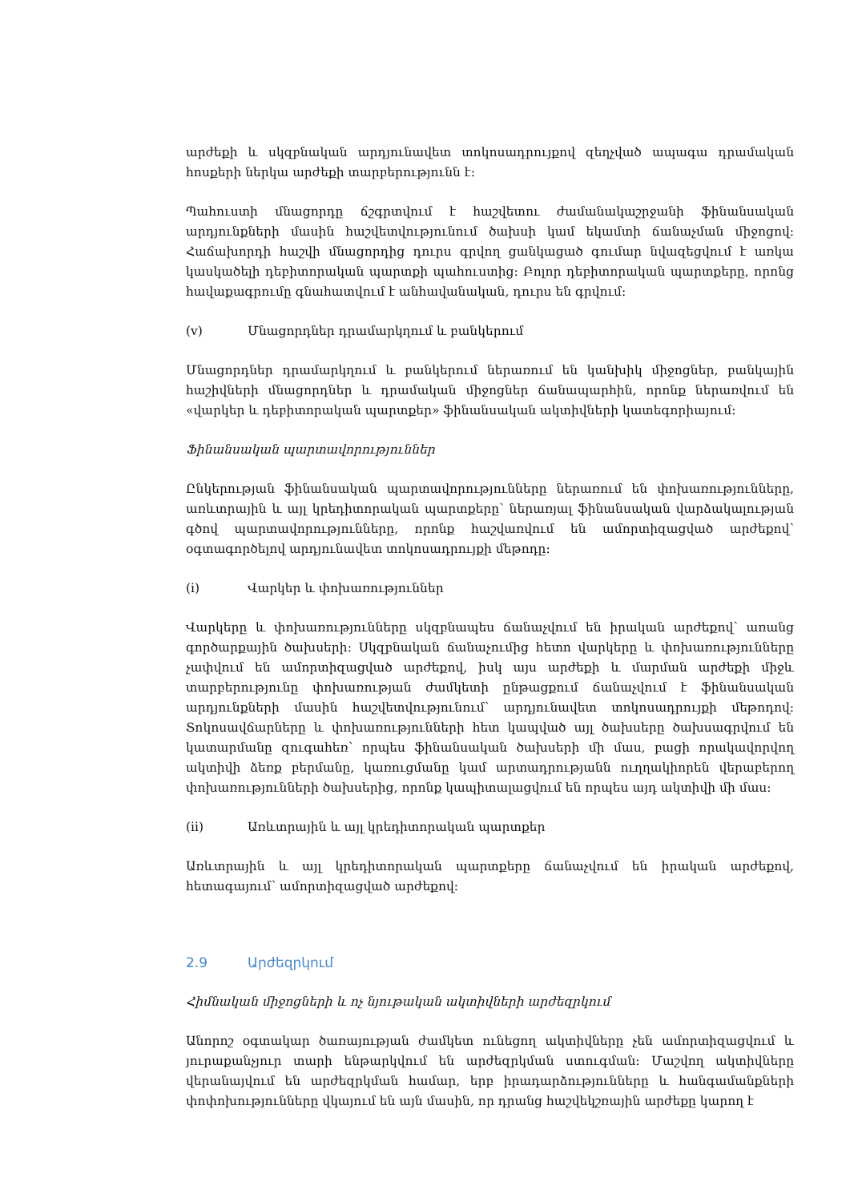արժեքի և սկզբնական արդյունավետ տոկոսադրույքով զեղչված ապագա դրամական հոսքերի ներկա արժեքի տարբերությունն է:
Պահուստի մնացորդը ճշգրտվում է հաշվետու ժամանակաշրջանի ֆինանսական արդյունքների մասին հաշվետվությունում ծախսի կամ եկամտի ճանաչման միջոցով: Հաճախորդի հաշվի մնացորդից դուրս գրվող ցանկացած գումար նվազեցվում է առկա կասկածելի դեբիտորական պարտքի պահուստից: Բոլոր դեբիտորական պարտքերը, որոնց հավաքագրումը գնահատվում է անհավանական, դուրս են գրվում:
(v) Մնացորդներ դրամարկղում և բանկերում
Մնացորդներ դրամարկղում և բանկերում ներառում են կանխիկ միջոցներ, բանկային հաշիվների մնացորդներ և դրամական միջոցներ ճանապարհին, որոնք ներառվում են «վարկեր և դեբիտորական պարտքեր» ֆինանսական ակտիվների կատեգորիայում:
Ֆինանսական պարտավորություններ
Ընկերության ֆինանսական պարտավորությունները ներառում են փոխառությունները, առևտրային և այլ կրեդիտորական պարտքերը՝ ներառյալ ֆինանսական վարձակալության գծով պարտավորությունները, որոնք հաշվառվում են ամորտիզացված արժեքով՝ օգտագործելով արդյունավետ տոկոսադրույքի մեթոդը:
(i) Վարկեր և փոխառություններ
Վարկերը և փոխառությունները սկզբնապես ճանաչվում են իրական արժեքով՝ առանց գործարքային ծախսերի: Սկզբնական ճանաչումից հետո վարկերը և փոխառությունները չափվում են ամորտիզացված արժեքով, իսկ այս արժեքի և մարման արժեքի միջև տարբերությունը փոխառության ժամկետի ընթացքում ճանաչվում է ֆինանսական արդյունքների մասին հաշվետվությունում՝ արդյունավետ տոկոսադրույքի մեթոդով: Տոկոսավճարները և փոխառությունների հետ կապված այլ ծախսերը ծախսագրվում են կատարմանը զուգահեռ՝ որպես ֆինանսական ծախսերի մի մաս, բացի որակավորվող ակտիվի ձեռք բերմանը, կառուցմանը կամ արտադրությանն ուղղակիորեն վերաբերող փոխառությունների ծախսերից, որոնք կապիտալացվում են որպես այդ ակտիվի մի մաս:
(ii) Առևտրային և այլ կրեդիտորական պարտքեր
Առևտրային և այլ կրեդիտորական պարտքերը ճանաչվում են իրական արժեքով, հետագայում՝ ամորտիզացված արժեքով:
2.9 Արժեզրկում
Հիմնական միջոցների և ոչ նյութական ակտիվների արժեզրկում
Անորոշ օգտակար ծառայության ժամկետ ունեցող ակտիվները չեն ամորտիզացվում և յուրաքանչյուր տարի ենթարկվում են արժեզրկման ստուգման: Մաշվող ակտիվները վերանայվում են արժեզրկման համար, երբ իրադարձությունները և հանգամանքների փոփոխությունները վկայում են այն մասին, որ դրանց հաշվեկշռային արժեքը կարող է